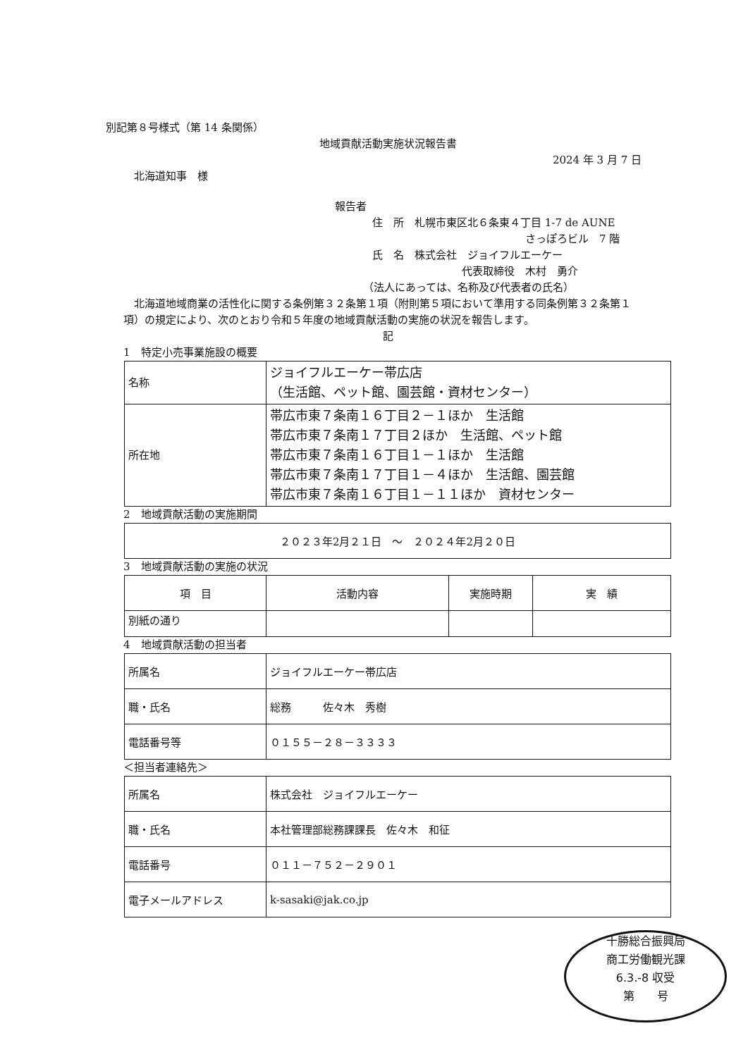別記第８号様式（第 14 条関係）
地域貢献活動実施状況報告書
2024 年 3 月 7 日
北海道知事　様
報告者
住　所　札幌市東区北６条東４丁目 1-7 de AUNE
さっぽろビル　7 階
氏　名　株式会社　ジョイフルエーケー
代表取締役　木村　勇介
（法人にあっては、名称及び代表者の氏名）
北海道地域商業の活性化に関する条例第３２条第１項（附則第５項において準用する同条例第３２条第１項）の規定により、次のとおり令和５年度の地域貢献活動の実施の状況を報告します。
記
1　特定小売事業施設の概要
| 名称 | ジョイフルエーケー帯広店 （生活館、ペット館、園芸館・資材センター） |
| 所在地 | 帯広市東７条南１６丁目２－１ほか 生活館 帯広市東７条南１７丁目２ほか 生活館、ペット館 帯広市東７条南１６丁目１－１ほか 生活館 帯広市東７条南１７丁目１－４ほか 生活館、園芸館 帯広市東７条南１６丁目１－１１ほか 資材センター |
2　地域貢献活動の実施期間
| ２０２３年2月２１日 ～ ２０２４年2月２０日 |
3　地域貢献活動の実施の状況
| 項 目 | 活動内容 | 実施時期 | 実 績 |
| --- | --- | --- | --- |
| 別紙の通り | | | |
4　地域貢献活動の担当者
| 所属名 | ジョイフルエーケー帯広店 |
| 職・氏名 | 総務 佐々木 秀樹 |
| 電話番号等 | ０１５５－２８－３３３３ |
＜担当者連絡先＞
| 所属名 | 株式会社 ジョイフルエーケー |
| 職・氏名 | 本社管理部総務課課長 佐々木 和征 |
| 電話番号 | ０１１－７５２－２９０１ |
| 電子メールアドレス | k-sasaki@jak.co.jp |
十勝総合振興局
商工労働観光課
6.3.-8 収受
第　　号